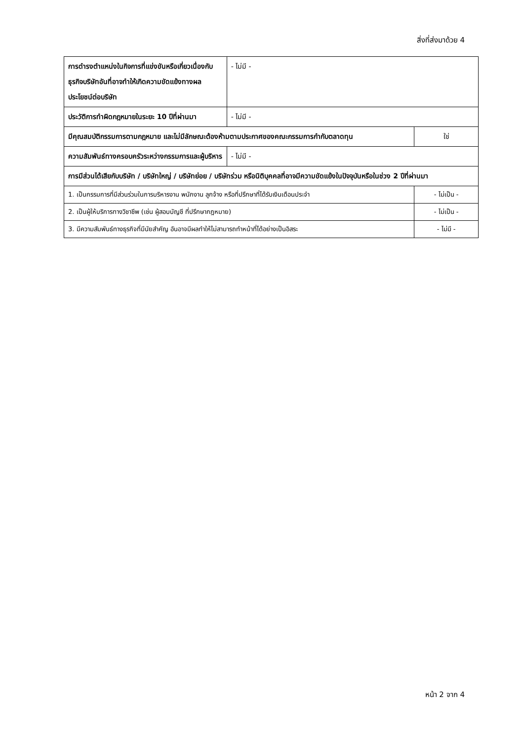สิ่งที่ส่งมาด้วย 4
| การดำรงตำแหน่งในกิจการที่แข่งขันหรือเกี่ยวเนื่องกับธุรกิจบริษัทอันที่อาจทำให้เกิดความขัดแย้งทางผลประโยชน์ต่อบริษัท | - ไม่มี - | |
| ประวัติการทำผิดกฎหมายในระยะ 10 ปีที่ผ่านมา | - ไม่มี - | |
| มีคุณสมบัติกรรมการตามกฎหมาย และไม่มีลักษณะต้องห้ามตามประกาศของคณะกรรมการกำกับตลาดทุน | | ใช่ |
| ความสัมพันธ์ทางครอบครัวระหว่างกรรมการและผู้บริหาร | - ไม่มี - | |
| การมีส่วนได้เสียกับบริษัท / บริษัทใหญ่ / บริษัทย่อย / บริษัทร่วม หรือนิติบุคคลที่อาจมีความขัดแย้งในปัจจุบันหรือในช่วง 2 ปีที่ผ่านมา | | |
| 1. เป็นกรรมการที่มีส่วนร่วมในการบริหารงาน พนักงาน ลูกจ้าง หรือที่ปรึกษาที่ได้รับเงินเดือนประจำ | | - ไม่เป็น - |
| 2. เป็นผู้ให้บริการทางวิชาชีพ (เช่น ผู้สอบบัญชี ที่ปรึกษากฎหมาย) | | - ไม่เป็น - |
| 3. มีความสัมพันธ์ทางธุรกิจที่มีนัยสำคัญ อันอาจมีผลทำให้ไม่สามารถทำหน้าที่ได้อย่างเป็นอิสระ | | - ไม่มี - |
หน้า 2 จาก 4